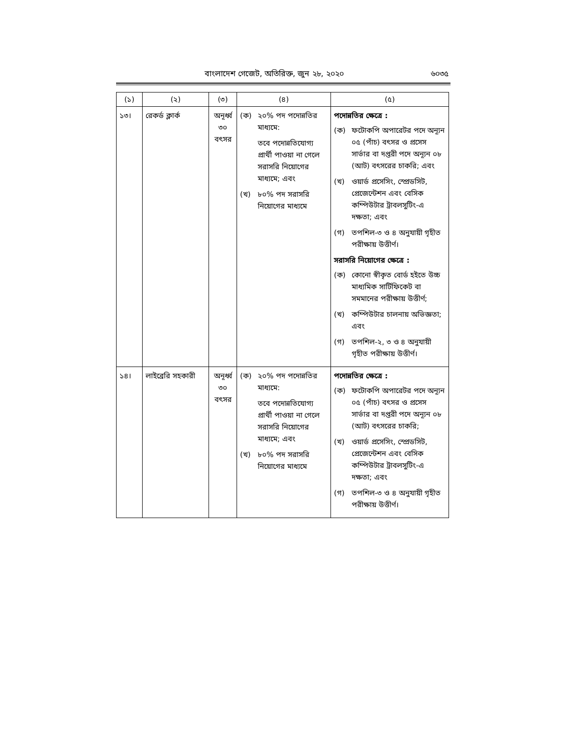বাংলাদেশ গেজেট, অতিরিক্ত, জুন ২৮, ২০২০ ৬০৩৫
| (১) | (২) | (৩) | (৪) | (৫) |
| --- | --- | --- | --- | --- |
| ১৩। | রেকর্ড ক্লার্ক | অনূর্ধ্ব ৩০ বৎসর | (ক) ২০% পদ পদোন্নতির মাধ্যমে: তবে পদোন্নতিযোগ্য প্রার্থী পাওয়া না গেলে সরাসরি নিয়োগের মাধ্যমে; এবং (খ) ৮০% পদ সরাসরি নিয়োগের মাধ্যমে | পদোন্নতির ক্ষেত্রে : (ক) ফটোকপি অপারেটর পদে অন্যূন ০৫ (পাঁচ) বৎসর ও প্রসেস সার্ভার বা দপ্তরী পদে অন্যূন ০৮ (আট) বৎসরের চাকরি; এবং (খ) ওয়ার্ড প্রসেসিং, স্প্রেডসিট, প্রেজেন্টেশন এবং বেসিক কম্পিউটার ট্রাবলসুটিং-এ দক্ষতা; এবং (গ) তপশিল-৩ ও ৪ অনুযায়ী গৃহীত পরীক্ষায় উত্তীর্ণ। সরাসরি নিয়োগের ক্ষেত্রে : (ক) কোনো স্বীকৃত বোর্ড হইতে উচ্চ মাধ্যমিক সার্টিফিকেট বা সমমানের পরীক্ষায় উত্তীর্ণ; (খ) কম্পিউটার চালনায় অভিজ্ঞতা; এবং (গ) তপশিল-২, ৩ ও ৪ অনুযায়ী গৃহীত পরীক্ষায় উত্তীর্ণ। |
| ১৪। | লাইব্রেরি সহকারী | অনূর্ধ্ব ৩০ বৎসর | (ক) ২০% পদ পদোন্নতির মাধ্যমে: তবে পদোন্নতিযোগ্য প্রার্থী পাওয়া না গেলে সরাসরি নিয়োগের মাধ্যমে; এবং (খ) ৮০% পদ সরাসরি নিয়োগের মাধ্যমে | পদোন্নতির ক্ষেত্রে : (ক) ফটোকপি অপারেটর পদে অন্যূন ০৫ (পাঁচ) বৎসর ও প্রসেস সার্ভার বা দপ্তরী পদে অন্যূন ০৮ (আট) বৎসরের চাকরি; (খ) ওয়ার্ড প্রসেসিং, স্প্রেডসিট, প্রেজেন্টেশন এবং বেসিক কম্পিউটার ট্রাবলসুটিং-এ দক্ষতা; এবং (গ) তপশিল-৩ ও ৪ অনুযায়ী গৃহীত পরীক্ষায় উত্তীর্ণ। |